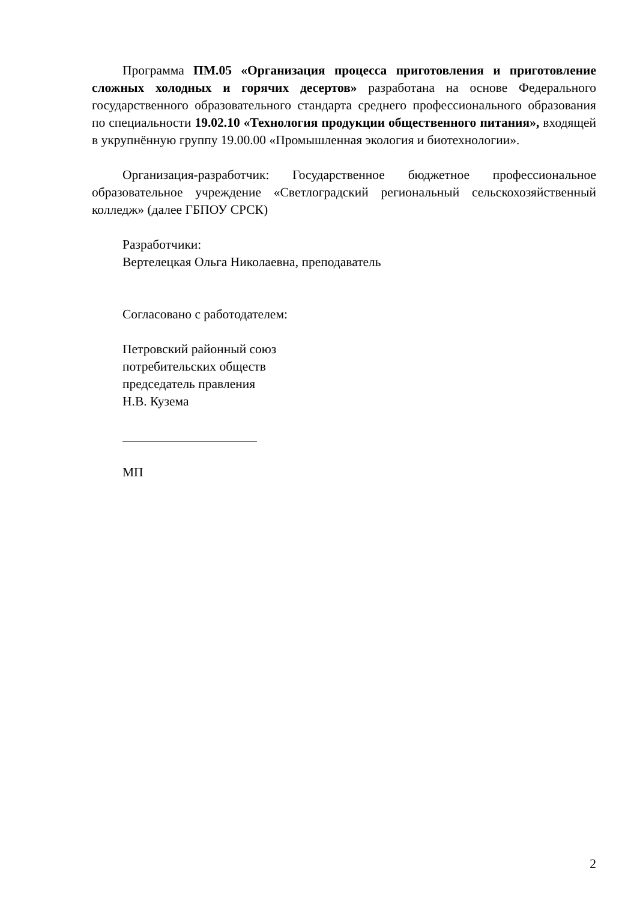Программа ПМ.05 «Организация процесса приготовления и приготовление сложных холодных и горячих десертов» разработана на основе Федерального государственного образовательного стандарта среднего профессионального образования по специальности 19.02.10 «Технология продукции общественного питания», входящей в укрупнённую группу 19.00.00 «Промышленная экология и биотехнологии».
Организация-разработчик: Государственное бюджетное профессиональное образовательное учреждение «Светлоградский региональный сельскохозяйственный колледж» (далее ГБПОУ СРСК)
Разработчики:
Вертелецкая Ольга Николаевна, преподаватель
Согласовано с работодателем:
Петровский районный союз
потребительских обществ
председатель правления
Н.В. Кузема
МП
2